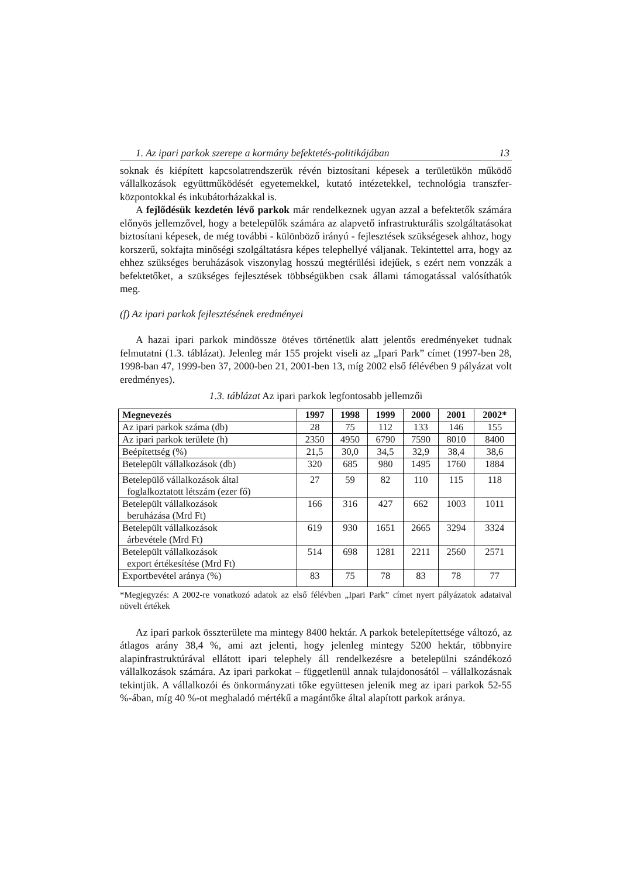1. Az ipari parkok szerepe a kormány befektetés-politikájában 13
soknak és kiépített kapcsolatrendszerük révén biztosítani képesek a területükön működő vállalkozások együttműködését egyetemekkel, kutató intézetekkel, technológia transzfer-központokkal és inkubátorházakkal is.
A fejlődésük kezdetén lévő parkok már rendelkeznek ugyan azzal a befektetők számára előnyös jellemzővel, hogy a betelepülők számára az alapvető infrastrukturális szolgáltatásokat biztosítani képesek, de még további - különböző irányú - fejlesztések szükségesek ahhoz, hogy korszerű, sokfajta minőségi szolgáltatásra képes telephellyé váljanak. Tekintettel arra, hogy az ehhez szükséges beruházások viszonylag hosszú megtérülési idejűek, s ezért nem vonzzák a befektetőket, a szükséges fejlesztések többségükben csak állami támogatással valósíthatók meg.
(f) Az ipari parkok fejlesztésének eredményei
A hazai ipari parkok mindössze ötéves történetük alatt jelentős eredményeket tudnak felmutatni (1.3. táblázat). Jelenleg már 155 projekt viseli az „Ipari Park” címet (1997-ben 28, 1998-ban 47, 1999-ben 37, 2000-ben 21, 2001-ben 13, míg 2002 első félévében 9 pályázat volt eredményes).
1.3. táblázat Az ipari parkok legfontosabb jellemzői
| Megnevezés | 1997 | 1998 | 1999 | 2000 | 2001 | 2002* |
| --- | --- | --- | --- | --- | --- | --- |
| Az ipari parkok száma (db) | 28 | 75 | 112 | 133 | 146 | 155 |
| Az ipari parkok területe (h) | 2350 | 4950 | 6790 | 7590 | 8010 | 8400 |
| Beépítettség (%) | 21,5 | 30,0 | 34,5 | 32,9 | 38,4 | 38,6 |
| Betelepült vállalkozások (db) | 320 | 685 | 980 | 1495 | 1760 | 1884 |
| Betelepülő vállalkozások által foglalkoztatott létszám (ezer fő) | 27 | 59 | 82 | 110 | 115 | 118 |
| Betelepült vállalkozások beruházása (Mrd Ft) | 166 | 316 | 427 | 662 | 1003 | 1011 |
| Betelepült vállalkozások árbevétele (Mrd Ft) | 619 | 930 | 1651 | 2665 | 3294 | 3324 |
| Betelepült vállalkozások export értékesítése (Mrd Ft) | 514 | 698 | 1281 | 2211 | 2560 | 2571 |
| Exportbevétel aránya (%) | 83 | 75 | 78 | 83 | 78 | 77 |
*Megjegyzés: A 2002-re vonatkozó adatok az első félévben „Ipari Park” címet nyert pályázatok adataival növelt értékek
Az ipari parkok összterülete ma mintegy 8400 hektár. A parkok betelepítettsége változó, az átlagos arány 38,4 %, ami azt jelenti, hogy jelenleg mintegy 5200 hektár, többnyire alapinfrastruktúrával ellátott ipari telephely áll rendelkezésre a betelepülni szándékozó vállalkozások számára. Az ipari parkokat – függetlenül annak tulajdonosától – vállalkozásnak tekintjük. A vállalkozói és önkormányzati tőke együttesen jelenik meg az ipari parkok 52-55 %-ában, míg 40 %-ot meghaladó mértékű a magántőke által alapított parkok aránya.